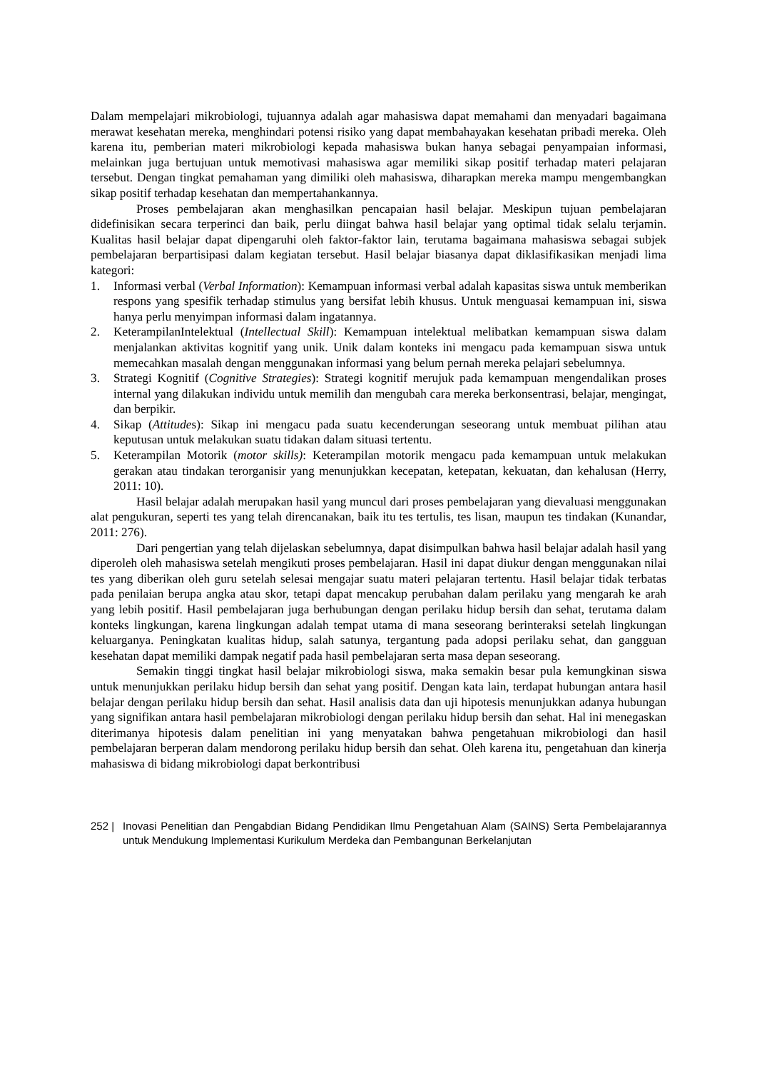Dalam mempelajari mikrobiologi, tujuannya adalah agar mahasiswa dapat memahami dan menyadari bagaimana merawat kesehatan mereka, menghindari potensi risiko yang dapat membahayakan kesehatan pribadi mereka. Oleh karena itu, pemberian materi mikrobiologi kepada mahasiswa bukan hanya sebagai penyampaian informasi, melainkan juga bertujuan untuk memotivasi mahasiswa agar memiliki sikap positif terhadap materi pelajaran tersebut. Dengan tingkat pemahaman yang dimiliki oleh mahasiswa, diharapkan mereka mampu mengembangkan sikap positif terhadap kesehatan dan mempertahankannya.
Proses pembelajaran akan menghasilkan pencapaian hasil belajar. Meskipun tujuan pembelajaran didefinisikan secara terperinci dan baik, perlu diingat bahwa hasil belajar yang optimal tidak selalu terjamin. Kualitas hasil belajar dapat dipengaruhi oleh faktor-faktor lain, terutama bagaimana mahasiswa sebagai subjek pembelajaran berpartisipasi dalam kegiatan tersebut. Hasil belajar biasanya dapat diklasifikasikan menjadi lima kategori:
1. Informasi verbal (Verbal Information): Kemampuan informasi verbal adalah kapasitas siswa untuk memberikan respons yang spesifik terhadap stimulus yang bersifat lebih khusus. Untuk menguasai kemampuan ini, siswa hanya perlu menyimpan informasi dalam ingatannya.
2. KeterampilanIntelektual (Intellectual Skill): Kemampuan intelektual melibatkan kemampuan siswa dalam menjalankan aktivitas kognitif yang unik. Unik dalam konteks ini mengacu pada kemampuan siswa untuk memecahkan masalah dengan menggunakan informasi yang belum pernah mereka pelajari sebelumnya.
3. Strategi Kognitif (Cognitive Strategies): Strategi kognitif merujuk pada kemampuan mengendalikan proses internal yang dilakukan individu untuk memilih dan mengubah cara mereka berkonsentrasi, belajar, mengingat, dan berpikir.
4. Sikap (Attitudes): Sikap ini mengacu pada suatu kecenderungan seseorang untuk membuat pilihan atau keputusan untuk melakukan suatu tidakan dalam situasi tertentu.
5. Keterampilan Motorik (motor skills): Keterampilan motorik mengacu pada kemampuan untuk melakukan gerakan atau tindakan terorganisir yang menunjukkan kecepatan, ketepatan, kekuatan, dan kehalusan (Herry, 2011: 10).
Hasil belajar adalah merupakan hasil yang muncul dari proses pembelajaran yang dievaluasi menggunakan alat pengukuran, seperti tes yang telah direncanakan, baik itu tes tertulis, tes lisan, maupun tes tindakan (Kunandar, 2011: 276).
Dari pengertian yang telah dijelaskan sebelumnya, dapat disimpulkan bahwa hasil belajar adalah hasil yang diperoleh oleh mahasiswa setelah mengikuti proses pembelajaran. Hasil ini dapat diukur dengan menggunakan nilai tes yang diberikan oleh guru setelah selesai mengajar suatu materi pelajaran tertentu. Hasil belajar tidak terbatas pada penilaian berupa angka atau skor, tetapi dapat mencakup perubahan dalam perilaku yang mengarah ke arah yang lebih positif. Hasil pembelajaran juga berhubungan dengan perilaku hidup bersih dan sehat, terutama dalam konteks lingkungan, karena lingkungan adalah tempat utama di mana seseorang berinteraksi setelah lingkungan keluarganya. Peningkatan kualitas hidup, salah satunya, tergantung pada adopsi perilaku sehat, dan gangguan kesehatan dapat memiliki dampak negatif pada hasil pembelajaran serta masa depan seseorang.
Semakin tinggi tingkat hasil belajar mikrobiologi siswa, maka semakin besar pula kemungkinan siswa untuk menunjukkan perilaku hidup bersih dan sehat yang positif. Dengan kata lain, terdapat hubungan antara hasil belajar dengan perilaku hidup bersih dan sehat. Hasil analisis data dan uji hipotesis menunjukkan adanya hubungan yang signifikan antara hasil pembelajaran mikrobiologi dengan perilaku hidup bersih dan sehat. Hal ini menegaskan diterimanya hipotesis dalam penelitian ini yang menyatakan bahwa pengetahuan mikrobiologi dan hasil pembelajaran berperan dalam mendorong perilaku hidup bersih dan sehat. Oleh karena itu, pengetahuan dan kinerja mahasiswa di bidang mikrobiologi dapat berkontribusi
252 | Inovasi Penelitian dan Pengabdian Bidang Pendidikan Ilmu Pengetahuan Alam (SAINS) Serta Pembelajarannya untuk Mendukung Implementasi Kurikulum Merdeka dan Pembangunan Berkelanjutan